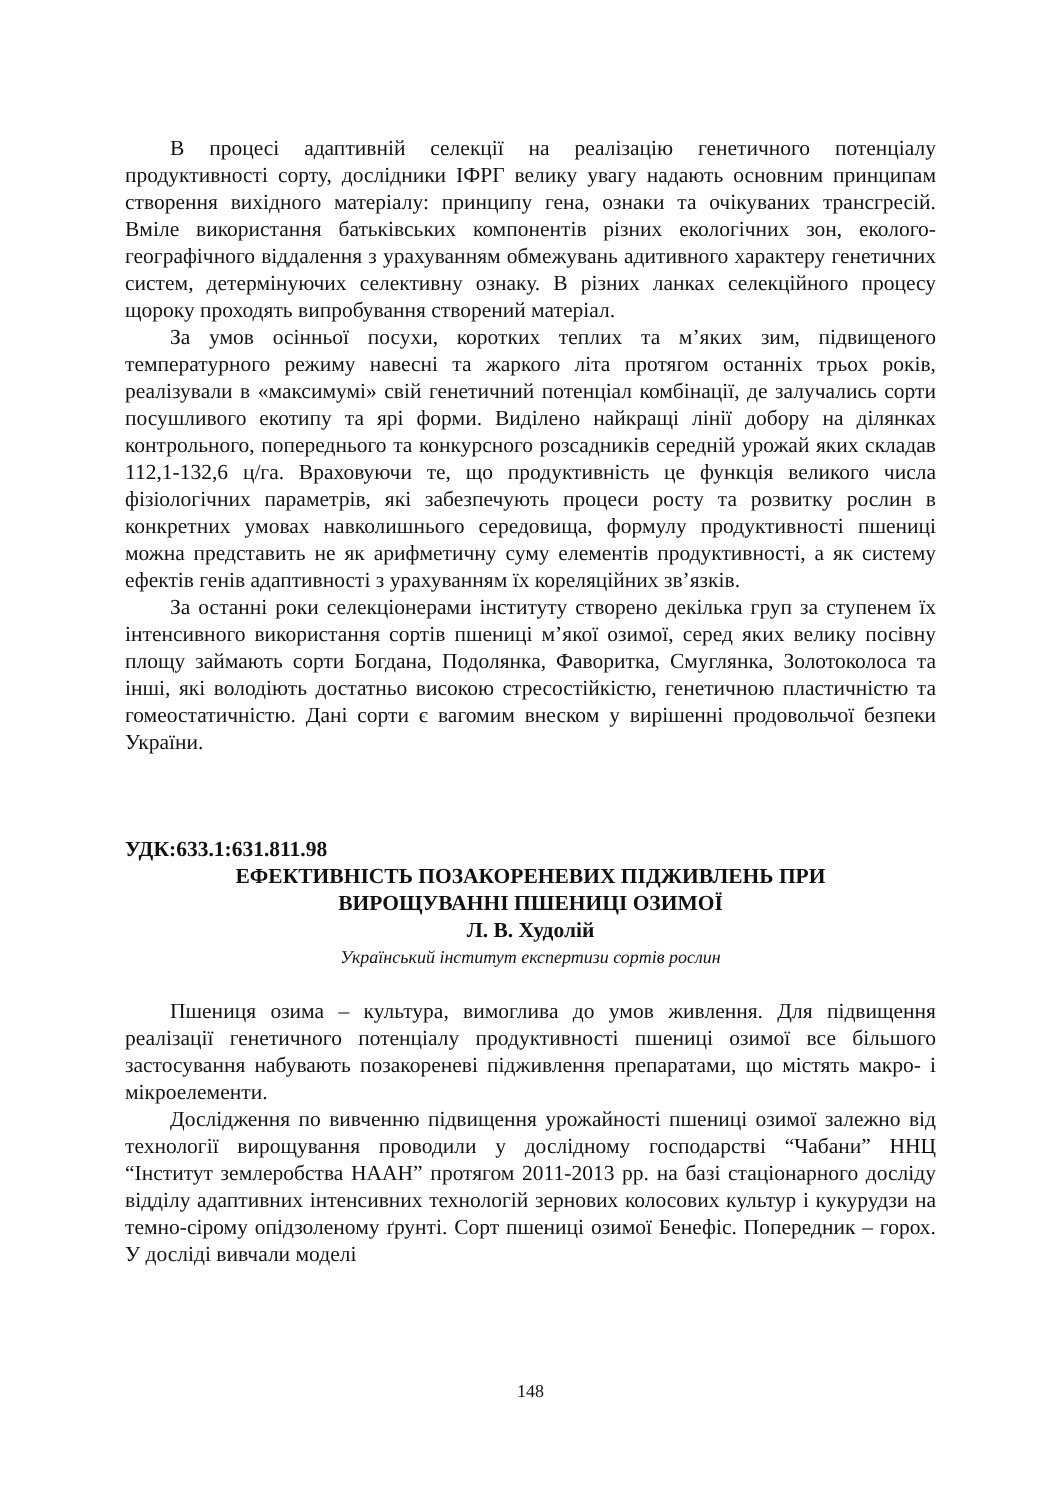В процесі адаптивній селекції на реалізацію генетичного потенціалу продуктивності сорту, дослідники ІФРГ велику увагу надають основним принципам створення вихідного матеріалу: принципу гена, ознаки та очікуваних трансгресій. Вміле використання батьківських компонентів різних екологічних зон, еколого-географічного віддалення з урахуванням обмежувань адитивного характеру генетичних систем, детермінуючих селективну ознаку. В різних ланках селекційного процесу щороку проходять випробування створений матеріал.
За умов осінньої посухи, коротких теплих та м’яких зим, підвищеного температурного режиму навесні та жаркого літа протягом останніх трьох років, реалізували в «максимумі» свій генетичний потенціал комбінації, де залучались сорти посушливого екотипу та ярі форми. Виділено найкращі лінії добору на ділянках контрольного, попереднього та конкурсного розсадників середній урожай яких складав 112,1-132,6 ц/га. Враховуючи те, що продуктивність це функція великого числа фізіологічних параметрів, які забезпечують процеси росту та розвитку рослин в конкретних умовах навколишнього середовища, формулу продуктивності пшениці можна представить не як арифметичну суму елементів продуктивності, а як систему ефектів генів адаптивності з урахуванням їх кореляційних зв’язків.
За останні роки селекціонерами інституту створено декілька груп за ступенем їх інтенсивного використання сортів пшениці м’якої озимої, серед яких велику посівну площу займають сорти Богдана, Подолянка, Фаворитка, Смуглянка, Золотоколоса та інші, які володіють достатньо високою стресостійкістю, генетичною пластичністю та гомеостатичністю. Дані сорти є вагомим внеском у вирішенні продовольчої безпеки України.
УДК:633.1:631.811.98
ЕФЕКТИВНІСТЬ ПОЗАКОРЕНЕВИХ ПІДЖИВЛЕНЬ ПРИ
ВИРОЩУВАННІ ПШЕНИЦІ ОЗИМОЇ
Л. В. Худолій
Український інститут експертизи сортів рослин
Пшениця озима – культура, вимоглива до умов живлення. Для підвищення реалізації генетичного потенціалу продуктивності пшениці озимої все більшого застосування набувають позакореневі підживлення препаратами, що містять макро- і мікроелементи.
Дослідження по вивченню підвищення урожайності пшениці озимої залежно від технології вирощування проводили у дослідному господарстві “Чабани” ННЦ “Інститут землеробства НААН” протягом 2011-2013 рр. на базі стаціонарного досліду відділу адаптивних інтенсивних технологій зернових колосових культур і кукурудзи на темно-сірому опідзоленому ґрунті. Сорт пшениці озимої Бенефіс. Попередник – горох. У досліді вивчали моделі
148